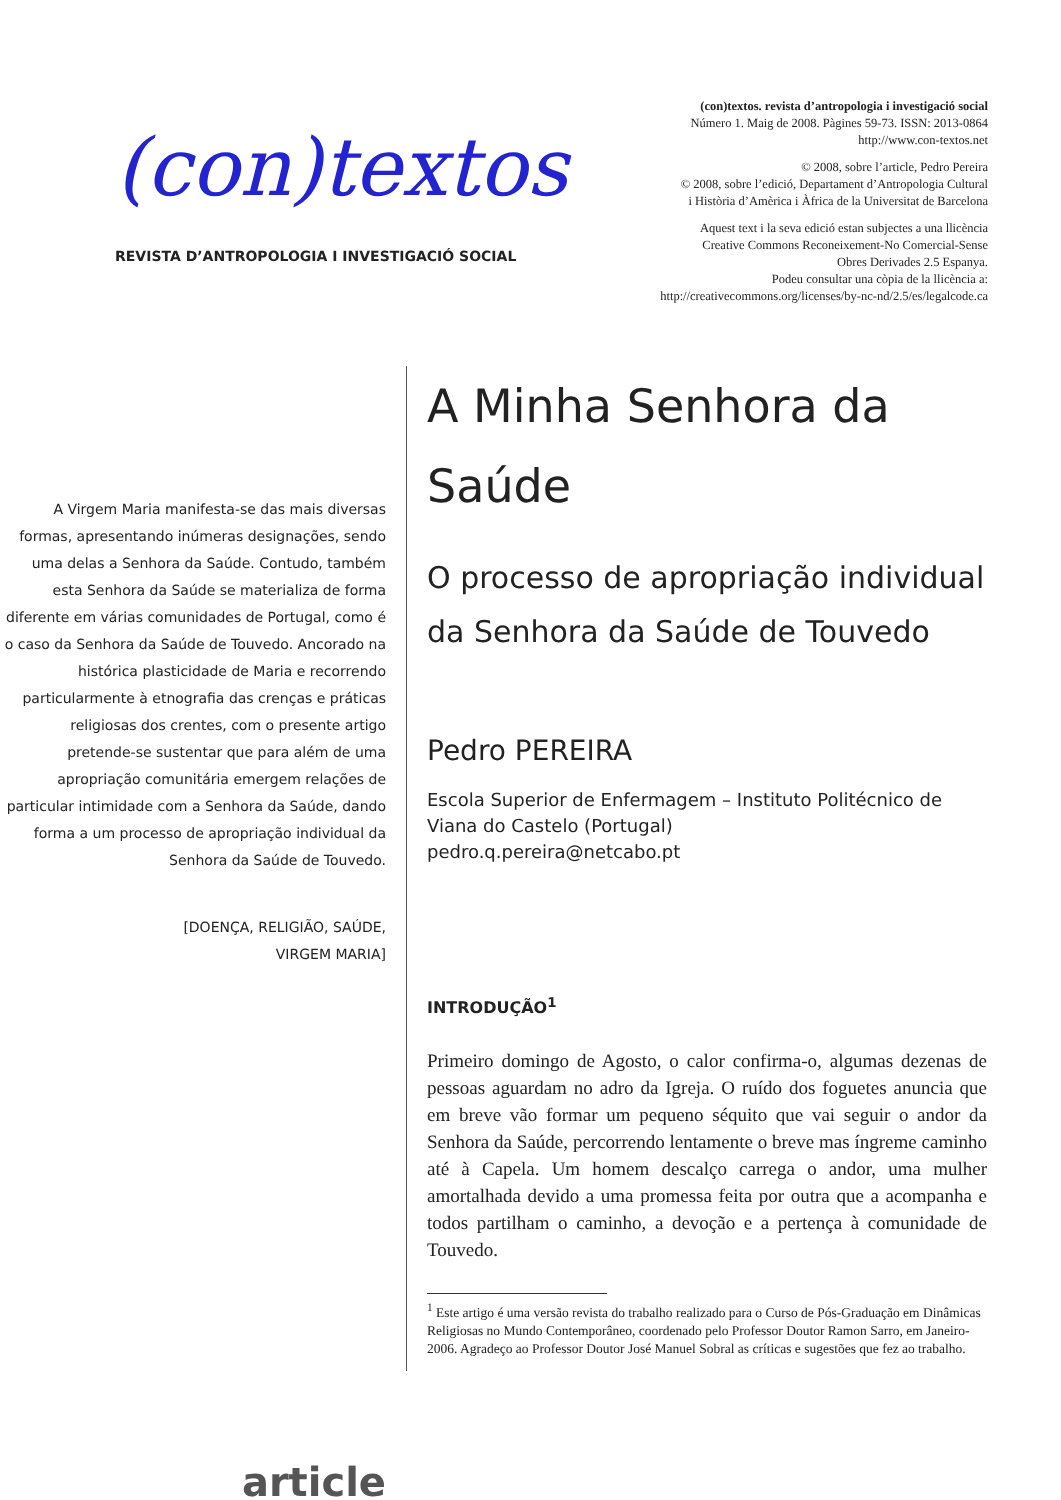(con)textos
REVISTA D’ANTROPOLOGIA I INVESTIGACIÓ SOCIAL
(con)textos. revista d’antropologia i investigació social
Número 1. Maig de 2008. Pàgines 59-73. ISSN: 2013-0864
http://www.con-textos.net
© 2008, sobre l’article, Pedro Pereira
© 2008, sobre l’edició, Departament d’Antropologia Cultural
i Història d’Amèrica i Àfrica de la Universitat de Barcelona
Aquest text i la seva edició estan subjectes a una llicència
Creative Commons Reconeixement-No Comercial-Sense
Obres Derivades 2.5 Espanya.
Podeu consultar una còpia de la llicència a:
http://creativecommons.org/licenses/by-nc-nd/2.5/es/legalcode.ca
A Virgem Maria manifesta-se das mais diversas formas, apresentando inúmeras designações, sendo uma delas a Senhora da Saúde. Contudo, também esta Senhora da Saúde se materializa de forma diferente em várias comunidades de Portugal, como é o caso da Senhora da Saúde de Touvedo. Ancorado na histórica plasticidade de Maria e recorrendo particularmente à etnografia das crenças e práticas religiosas dos crentes, com o presente artigo pretende-se sustentar que para além de uma apropriação comunitária emergem relações de particular intimidade com a Senhora da Saúde, dando forma a um processo de apropriação individual da Senhora da Saúde de Touvedo.
[DOENÇA, RELIGIÃO, SAÚDE,
VIRGEM MARIA]
article
A Minha Senhora da Saúde
O processo de apropriação individual da Senhora da Saúde de Touvedo
Pedro PEREIRA
Escola Superior de Enfermagem – Instituto Politécnico de Viana do Castelo (Portugal)
pedro.q.pereira@netcabo.pt
INTRODUÇÃO<sup>1</sup>
Primeiro domingo de Agosto, o calor confirma-o, algumas dezenas de pessoas aguardam no adro da Igreja. O ruído dos foguetes anuncia que em breve vão formar um pequeno séquito que vai seguir o andor da Senhora da Saúde, percorrendo lentamente o breve mas íngreme caminho até à Capela. Um homem descalço carrega o andor, uma mulher amortalhada devido a uma promessa feita por outra que a acompanha e todos partilham o caminho, a devoção e a pertença à comunidade de Touvedo.
<sup>1</sup> Este artigo é uma versão revista do trabalho realizado para o Curso de Pós-Graduação em Dinâmicas Religiosas no Mundo Contemporâneo, coordenado pelo Professor Doutor Ramon Sarro, em Janeiro-2006. Agradeço ao Professor Doutor José Manuel Sobral as críticas e sugestões que fez ao trabalho.